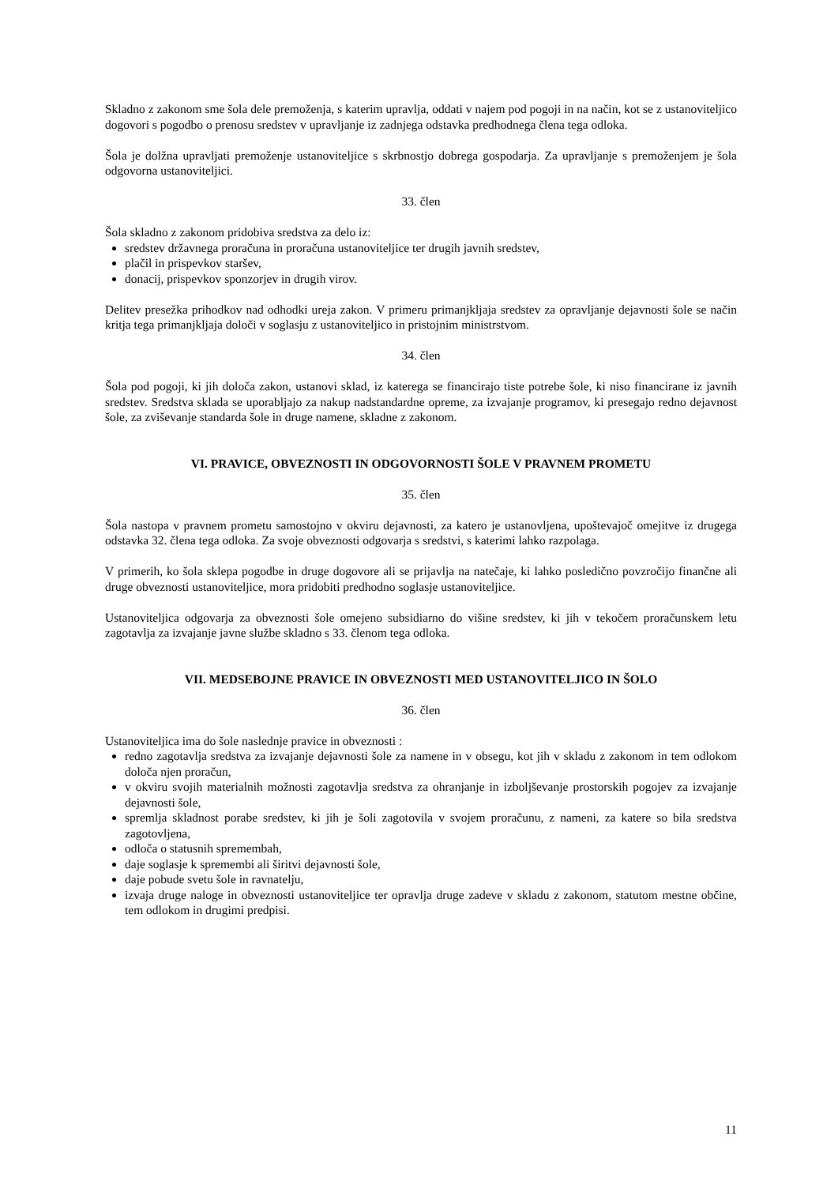Skladno z zakonom sme šola dele premoženja, s katerim upravlja, oddati v najem pod pogoji in na način, kot se z ustanoviteljico dogovori s pogodbo o prenosu sredstev v upravljanje iz zadnjega odstavka predhodnega člena tega odloka.
Šola je dolžna upravljati premoženje ustanoviteljice s skrbnostjo dobrega gospodarja. Za upravljanje s premoženjem je šola odgovorna ustanoviteljici.
33. člen
Šola skladno z zakonom pridobiva sredstva za delo iz:
sredstev državnega proračuna in proračuna ustanoviteljice ter drugih javnih sredstev,
plačil in prispevkov staršev,
donacij, prispevkov sponzorjev in drugih virov.
Delitev presežka prihodkov nad odhodki ureja zakon. V primeru primanjkljaja sredstev za opravljanje dejavnosti šole se način kritja tega primanjkljaja določi v soglasju z ustanoviteljico in pristojnim ministrstvom.
34. člen
Šola pod pogoji, ki jih določa zakon, ustanovi sklad, iz katerega se financirajo tiste potrebe šole, ki niso financirane iz javnih sredstev. Sredstva sklada se uporabljajo za nakup nadstandardne opreme, za izvajanje programov, ki presegajo redno dejavnost šole, za zviševanje standarda šole in druge namene, skladne z zakonom.
VI. PRAVICE, OBVEZNOSTI IN ODGOVORNOSTI ŠOLE V PRAVNEM PROMETU
35. člen
Šola nastopa v pravnem prometu samostojno v okviru dejavnosti, za katero je ustanovljena, upoštevajoč omejitve iz drugega odstavka 32. člena tega odloka. Za svoje obveznosti odgovarja s sredstvi, s katerimi lahko razpolaga.
V primerih, ko šola sklepa pogodbe in druge dogovore ali se prijavlja na natečaje, ki lahko posledično povzročijo finančne ali druge obveznosti ustanoviteljice, mora pridobiti predhodno soglasje ustanoviteljice.
Ustanoviteljica odgovarja za obveznosti šole omejeno subsidiarno do višine sredstev, ki jih v tekočem proračunskem letu zagotavlja za izvajanje javne službe skladno s 33. členom tega odloka.
VII. MEDSEBOJNE PRAVICE IN OBVEZNOSTI MED USTANOVITELJICO IN ŠOLO
36. člen
Ustanoviteljica ima do šole naslednje pravice in obveznosti :
redno zagotavlja sredstva za izvajanje dejavnosti šole za namene in v obsegu, kot jih v skladu z zakonom in tem odlokom določa njen proračun,
v okviru svojih materialnih možnosti zagotavlja sredstva za ohranjanje in izboljševanje prostorskih pogojev za izvajanje dejavnosti šole,
spremlja skladnost porabe sredstev, ki jih je šoli zagotovila v svojem proračunu, z nameni, za katere so bila sredstva zagotovljena,
odloča o statusnih spremembah,
daje soglasje k spremembi ali širitvi dejavnosti šole,
daje pobude svetu šole in ravnatelju,
izvaja druge naloge in obveznosti ustanoviteljice ter opravlja druge zadeve v skladu z zakonom, statutom mestne občine, tem odlokom in drugimi predpisi.
11